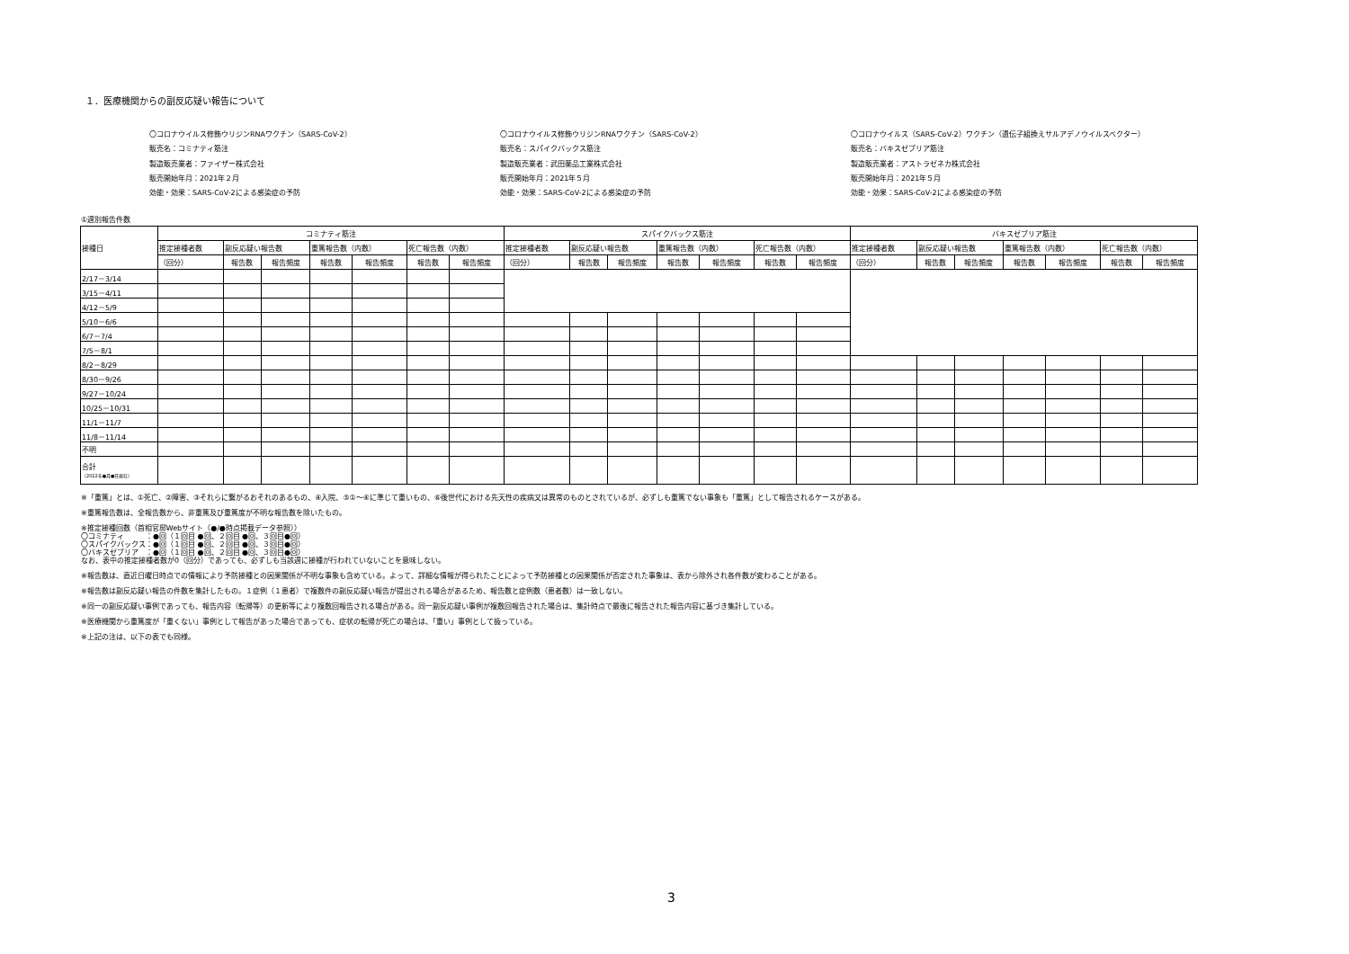１．医療機関からの副反応疑い報告について
〇コロナウイルス修飾ウリジンRNAワクチン（SARS-CoV-2）
販売名：コミナティ筋注
製造販売業者：ファイザー株式会社
販売開始年月：2021年２月
効能・効果：SARS-CoV-2による感染症の予防
〇コロナウイルス修飾ウリジンRNAワクチン（SARS-CoV-2）
販売名：スパイクバックス筋注
製造販売業者：武田薬品工業株式会社
販売開始年月：2021年５月
効能・効果：SARS-CoV-2による感染症の予防
〇コロナウイルス（SARS-CoV-2）ワクチン（遺伝子組換えサルアデノウイルスベクター）
販売名：バキスゼブリア筋注
製造販売業者：アストラゼネカ株式会社
販売開始年月：2021年５月
効能・効果：SARS-CoV-2による感染症の予防
①週別報告件数
| 接種日 | コミナティ筋注 | | | | | | | スパイクバックス筋注 | | | | | | | バキスゼブリア筋注 | | | | | | |
| --- | --- | --- | --- | --- | --- | --- | --- | --- | --- | --- | --- | --- | --- | --- | --- | --- | --- | --- | --- | --- | --- |
| | 推定接種者数 | 副反応疑い報告数 | | 重篤報告数（内数） | | 死亡報告数（内数） | | 推定接種者数 | 副反応疑い報告数 | | 重篤報告数（内数） | | 死亡報告数（内数） | | 推定接種者数 | 副反応疑い報告数 | | 重篤報告数（内数） | | 死亡報告数（内数） | |
| | （回分） | 報告数 | 報告頻度 | 報告数 | 報告頻度 | 報告数 | 報告頻度 | （回分） | 報告数 | 報告頻度 | 報告数 | 報告頻度 | 報告数 | 報告頻度 | （回分） | 報告数 | 報告頻度 | 報告数 | 報告頻度 | 報告数 | 報告頻度 |
| 2/17－3/14 | | | | | | | | | | | | | | | | | | | | | |
| 3/15－4/11 | | | | | | | | | | | | | | | | | | | | | |
| 4/12－5/9 | | | | | | | | | | | | | | | | | | | | | |
| 5/10－6/6 | | | | | | | | | | | | | | | | | | | | | |
| 6/7－7/4 | | | | | | | | | | | | | | | | | | | | | |
| 7/5－8/1 | | | | | | | | | | | | | | | | | | | | | |
| 8/2－8/29 | | | | | | | | | | | | | | | | | | | | | |
| 8/30－9/26 | | | | | | | | | | | | | | | | | | | | | |
| 9/27－10/24 | | | | | | | | | | | | | | | | | | | | | |
| 10/25－10/31 | | | | | | | | | | | | | | | | | | | | | |
| 11/1－11/7 | | | | | | | | | | | | | | | | | | | | | |
| 11/8－11/14 | | | | | | | | | | | | | | | | | | | | | |
| 不明 | | | | | | | | | | | | | | | | | | | | | |
| 合計 （2022年●月●日現在） | | | | | | | | | | | | | | | | | | | | | |
※「重篤」とは、①死亡、②障害、③それらに繋がるおそれのあるもの、④入院、⑤①～④に準じて重いもの、⑥後世代における先天性の疾病又は異常のものとされているが、必ずしも重篤でない事象も「重篤」として報告されるケースがある。
※重篤報告数は、全報告数から、非重篤及び重篤度が不明な報告数を除いたもの。
※推定接種回数（首相官邸Webサイト（●/●時点掲載データ参照））
〇コミナティ　　　：●回（１回目 ●回、２回目 ●回、３回目●回）
〇スパイクバックス：●回（１回目 ●回、２回目 ●回、３回目●回）
〇バキスゼブリア　：●回（１回目 ●回、２回目 ●回、３回目●回）
なお、表中の推定接種者数が0（回分）であっても、必ずしも当該週に接種が行われていないことを意味しない。
※報告数は、直近日曜日時点での情報により予防接種との因果関係が不明な事象も含めている。よって、詳細な情報が得られたことによって予防接種との因果関係が否定された事象は、表から除外され各件数が変わることがある。
※報告数は副反応疑い報告の件数を集計したもの。１症例（１患者）で複数件の副反応疑い報告が提出される場合があるため、報告数と症例数（患者数）は一致しない。
※同一の副反応疑い事例であっても、報告内容（転帰等）の更新等により複数回報告される場合がある。同一副反応疑い事例が複数回報告された場合は、集計時点で最後に報告された報告内容に基づき集計している。
※医療機関から重篤度が「重くない」事例として報告があった場合であっても、症状の転帰が死亡の場合は、「重い」事例として扱っている。
※上記の注は、以下の表でも同様。
3